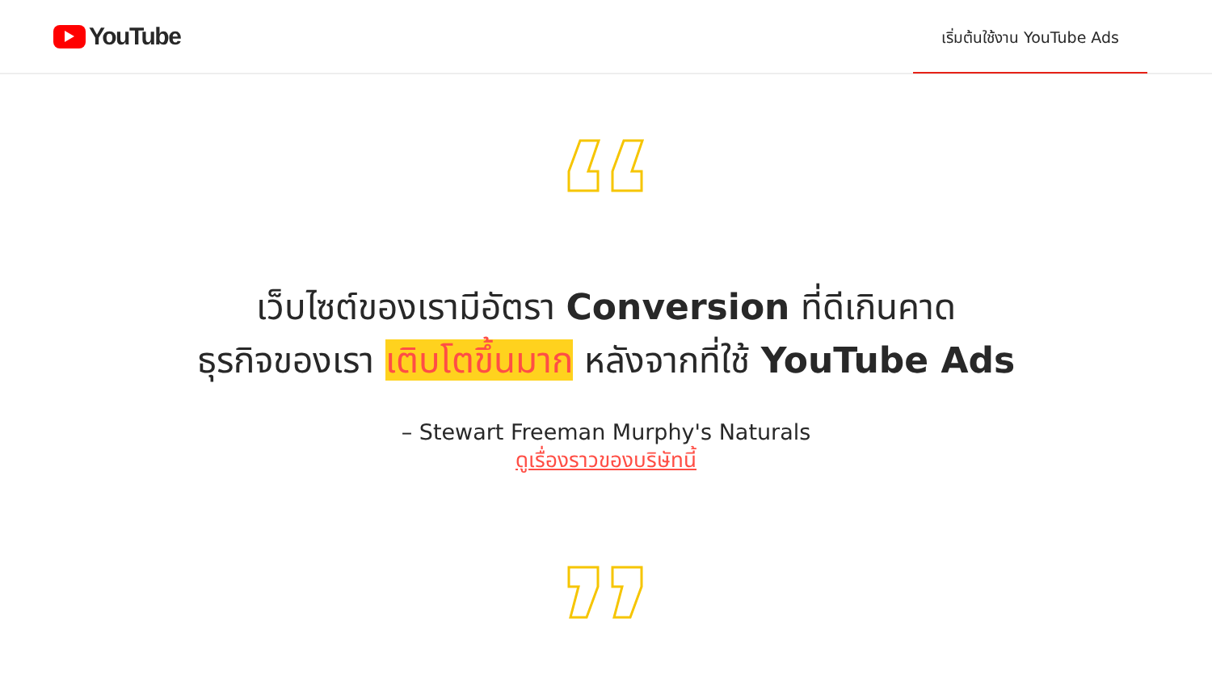YouTube
เริ่มต้นใช้งาน YouTube Ads
เว็บไซต์ของเรามีอัตรา Conversion ที่ดีเกินคาด
ธุรกิจของเรา เติบโตขึ้นมาก หลังจากที่ใช้ YouTube Ads
– Stewart Freeman Murphy's Naturals
ดูเรื่องราวของบริษัทนี้